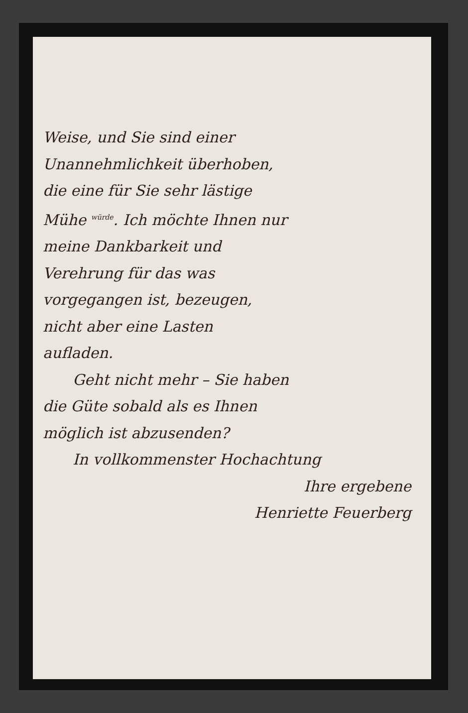Weise, und Sie sind einer
Unannehmlichkeit überhoben,
die eine für Sie sehr lästige
Mühe würde. Ich möchte Ihnen nur
meine Dankbarkeit und
Verehrung für das was
vorgegangen ist, bezeugen,
nicht aber eine Lasten
aufladen.
Geht nicht mehr – Sie haben
die Güte sobald als es Ihnen
möglich ist abzusenden?
In vollkommenster Hochachtung
Ihre ergebene
Henriette Feuerberg